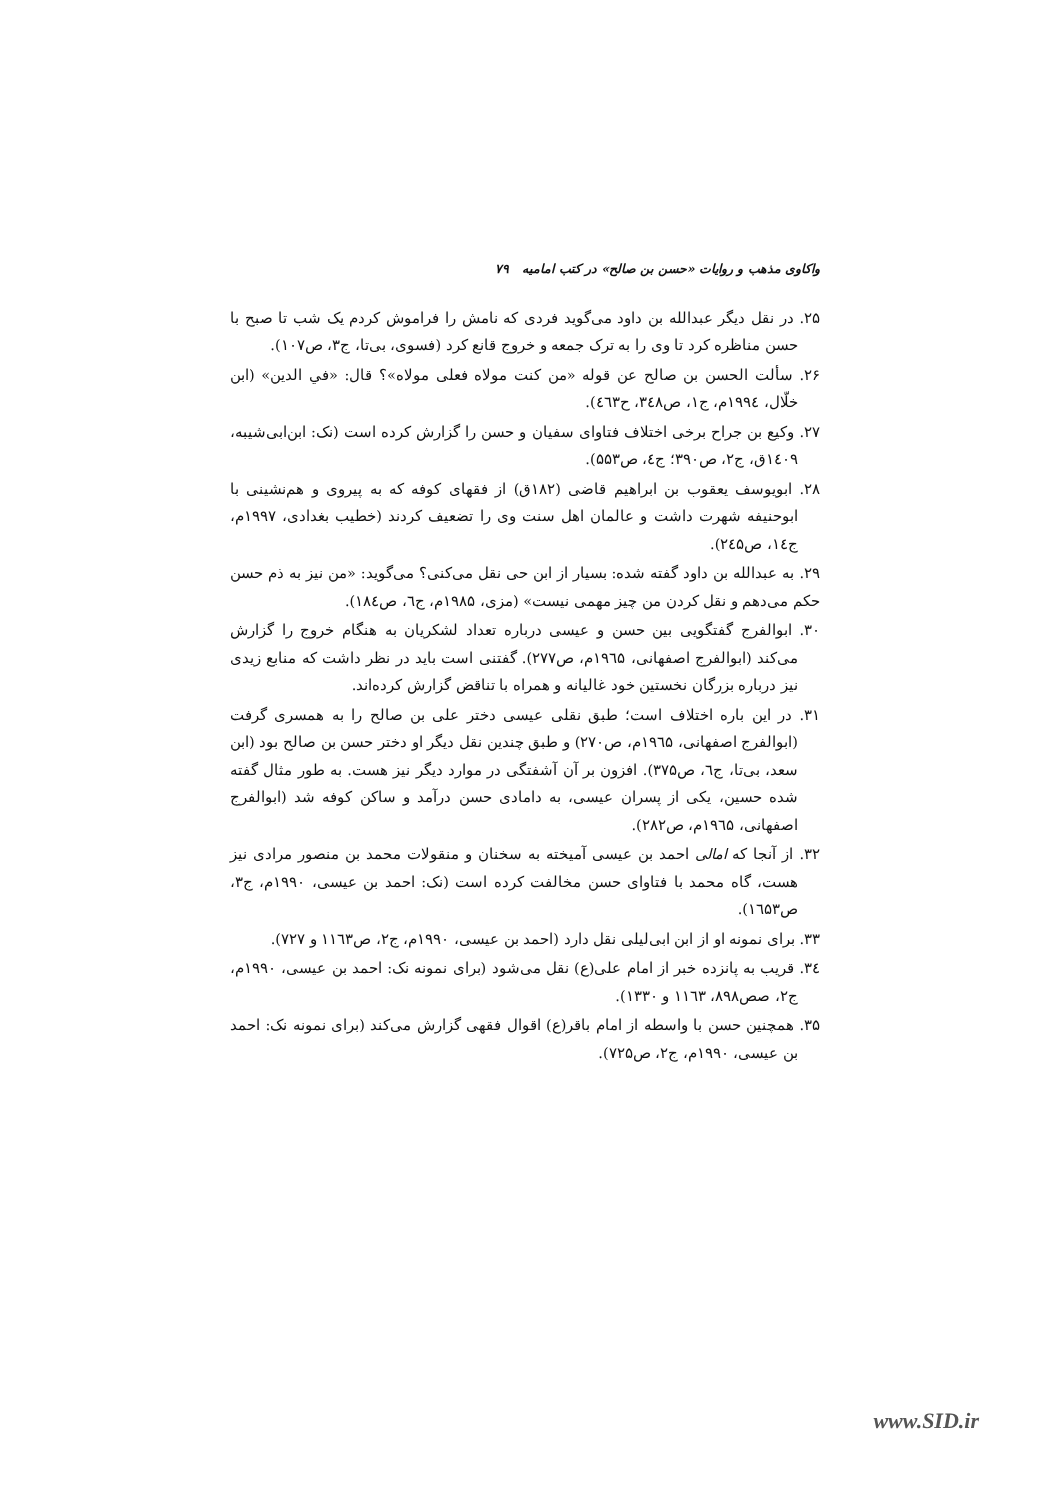واکاوی مذهب و روایات «حسن بن صالح» در کتب امامیه ۷۹
۲۵. در نقل دیگر عبدالله بن داود می‌گوید فردی که نامش را فراموش کردم یک شب تا صبح با حسن مناظره کرد تا وی را به ترک جمعه و خروج قانع کرد (فسوی، بی‌تا، ج۳، ص۱۰۷).
۲۶. سألت الحسن بن صالح عن قوله «من کنت مولاه فعلی مولاه»؟ قال: «في الدين» (ابن خلّال، ۱۹۹٤م، ج۱، ص۳٤۸، ح٤٦۳).
۲۷. وکیع بن جراح برخی اختلاف فتاوای سفیان و حسن را گزارش کرده است (نک: ابن‌ابی‌شیبه، ۱٤۰۹ق، ج۲، ص۳۹۰؛ ج٤، ص۵۵۳).
۲۸. ابویوسف یعقوب بن ابراهیم قاضی (۱۸۲ق) از فقهای کوفه که به پیروی و هم‌نشینی با ابوحنیفه شهرت داشت و عالمان اهل سنت وی را تضعیف کردند (خطیب بغدادی، ۱۹۹۷م، ج۱٤، ص۲٤۵).
۲۹. به عبدالله بن داود گفته شده: بسیار از ابن حی نقل می‌کنی؟ می‌گوید: «من نیز به ذم حسن حکم می‌دهم و نقل کردن من چیز مهمی نیست» (مزی، ۱۹۸۵م، ج٦، ص۱۸٤).
۳۰. ابوالفرج گفتگویی بین حسن و عیسی درباره تعداد لشکریان به هنگام خروج را گزارش می‌کند (ابوالفرج اصفهانی، ۱۹٦۵م، ص۲۷۷). گفتنی است باید در نظر داشت که منابع زیدی نیز درباره بزرگان نخستین خود غالیانه و همراه با تناقض گزارش کرده‌اند.
۳۱. در این باره اختلاف است؛ طبق نقلی عیسی دختر علی بن صالح را به همسری گرفت (ابوالفرج اصفهانی، ۱۹٦۵م، ص۲۷۰) و طبق چندین نقل دیگر او دختر حسن بن صالح بود (ابن سعد، بی‌تا، ج٦، ص۳۷۵). افزون بر آن آشفتگی در موارد دیگر نیز هست. به طور مثال گفته شده حسین، یکی از پسران عیسی، به دامادی حسن درآمد و ساکن کوفه شد (ابوالفرج اصفهانی، ۱۹٦۵م، ص۲۸۲).
۳۲. از آنجا که امالی احمد بن عیسی آمیخته به سخنان و منقولات محمد بن منصور مرادی نیز هست، گاه محمد با فتاوای حسن مخالفت کرده است (نک: احمد بن عیسی، ۱۹۹۰م، ج۳، ص۱٦۵۳).
۳۳. برای نمونه او از ابن ابی‌لیلی نقل دارد (احمد بن عیسی، ۱۹۹۰م، ج۲، ص۱۱٦۳ و ۷۲۷).
۳٤. قریب به پانزده خبر از امام علی(ع) نقل می‌شود (برای نمونه نک: احمد بن عیسی، ۱۹۹۰م، ج۲، صص۸۹۸، ۱۱٦۳ و ۱۳۳۰).
۳۵. همچنین حسن با واسطه از امام باقر(ع) اقوال فقهی گزارش می‌کند (برای نمونه نک: احمد بن عیسی، ۱۹۹۰م، ج۲، ص۷۲۵).
www.SID.ir